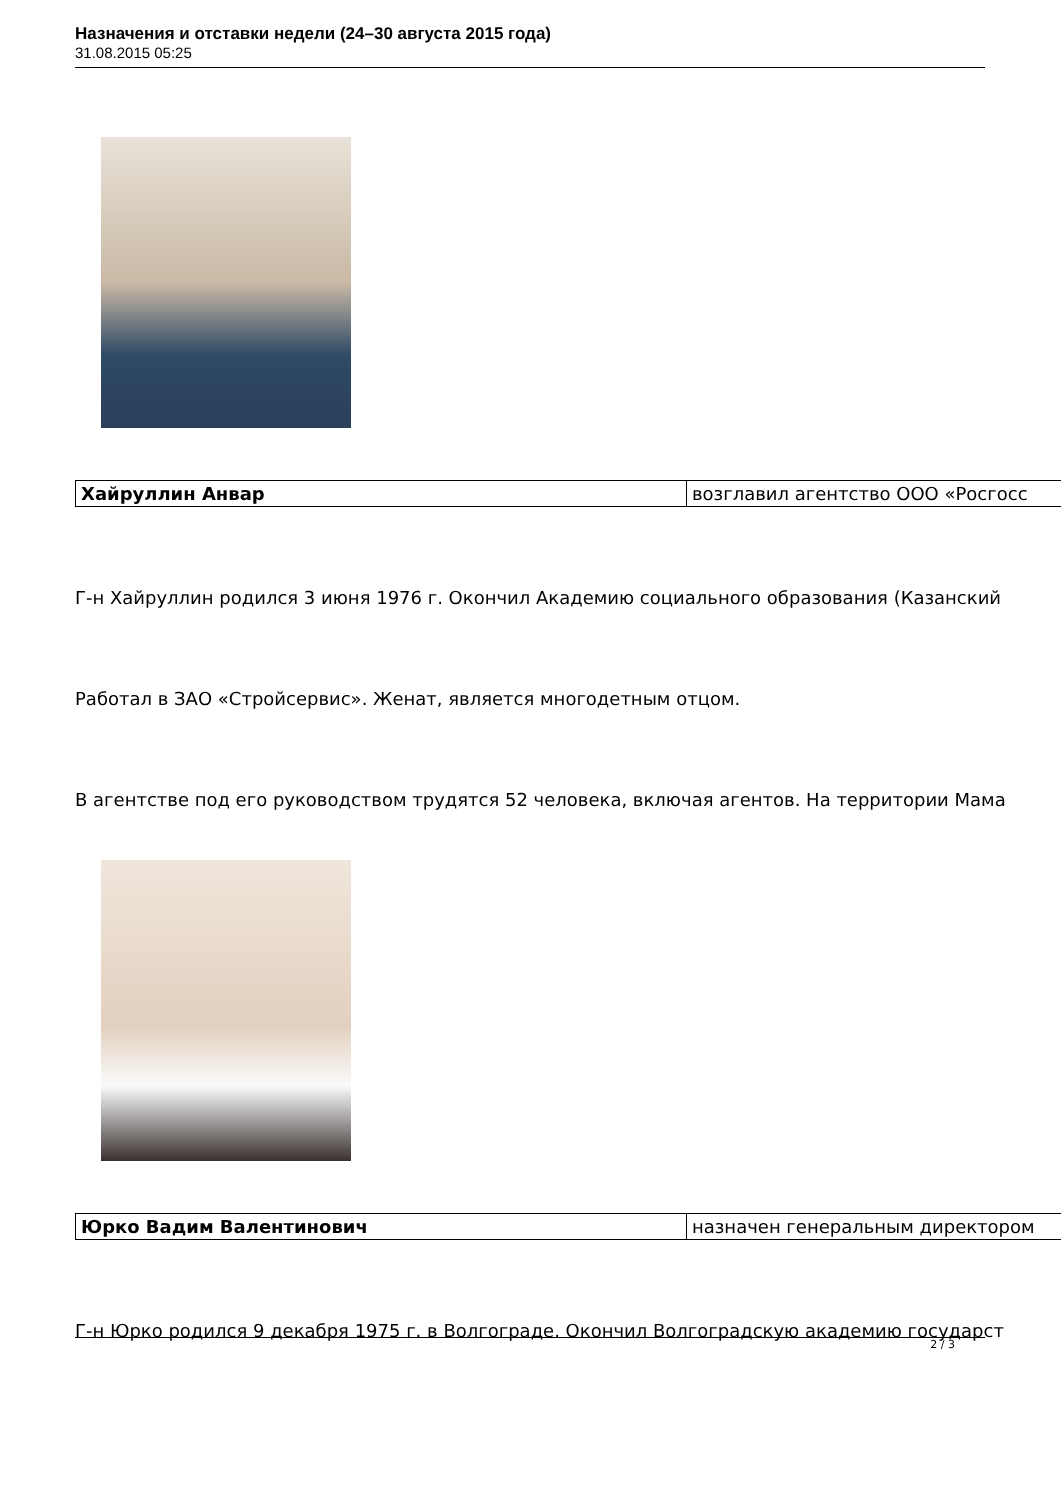Назначения и отставки недели (24–30 августа 2015 года)
31.08.2015 05:25
| Хайруллин Анвар | возглавил агентство ООО «Росгосс |
Г-н Хайруллин родился 3 июня 1976 г. Окончил Академию социального образования (Казанский
Работал в ЗАО «Стройсервис». Женат, является многодетным отцом.
В агентстве под его руководством трудятся 52 человека, включая агентов. На территории Мама
| Юрко Вадим Валентинович | назначен генеральным директором |
Г-н Юрко родился 9 декабря 1975 г. в Волгограде. Окончил Волгоградскую академию государст
2 / 3